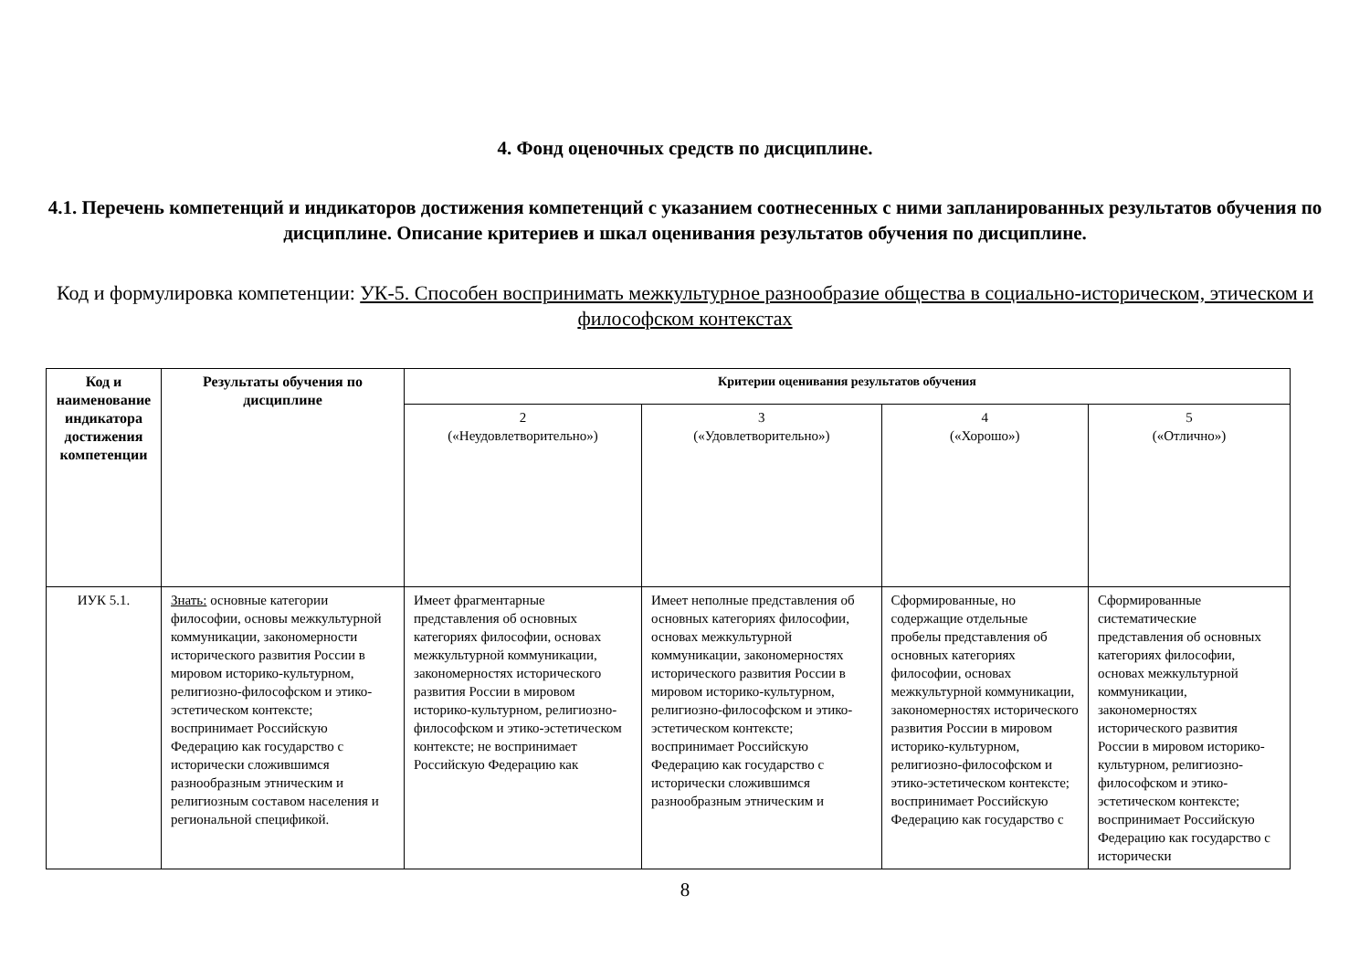4. Фонд оценочных средств по дисциплине.
4.1. Перечень компетенций и индикаторов достижения компетенций с указанием соотнесенных с ними запланированных результатов обучения по дисциплине. Описание критериев и шкал оценивания результатов обучения по дисциплине.
Код и формулировка компетенции: УК-5. Способен воспринимать межкультурное разнообразие общества в социально-историческом, этическом и философском контекстах
| Код и наименование индикатора достижения компетенции | Результаты обучения по дисциплине | Критерии оценивания результатов обучения | | | |
| --- | --- | --- | --- | --- | --- |
| | | 2 («Неудовлетворительно») | 3 («Удовлетворительно») | 4 («Хорошо») | 5 («Отлично») |
| ИУК 5.1. | Знать: основные категории философии, основы межкультурной коммуникации, закономерности исторического развития России в мировом историко-культурном, религиозно-философском и этико-эстетическом контексте; воспринимает Российскую Федерацию как государство с исторически сложившимся разнообразным этническим и религиозным составом населения и региональной спецификой. | Имеет фрагментарные представления об основных категориях философии, основах межкультурной коммуникации, закономерностях исторического развития России в мировом историко-культурном, религиозно-философском и этико-эстетическом контексте; не воспринимает Российскую Федерацию как | Имеет неполные представления об основных категориях философии, основах межкультурной коммуникации, закономерностях исторического развития России в мировом историко-культурном, религиозно-философском и этико-эстетическом контексте; воспринимает Российскую Федерацию как государство с исторически сложившимся разнообразным этническим и | Сформированные, но содержащие отдельные пробелы представления об основных категориях философии, основах межкультурной коммуникации, закономерностях исторического развития России в мировом историко-культурном, религиозно-философском и этико-эстетическом контексте; воспринимает Российскую Федерацию как государство с | Сформированные систематические представления об основных категориях философии, основах межкультурной коммуникации, закономерностях исторического развития России в мировом историко-культурном, религиозно-философском и этико-эстетическом контексте; воспринимает Российскую Федерацию как государство с исторически |
8